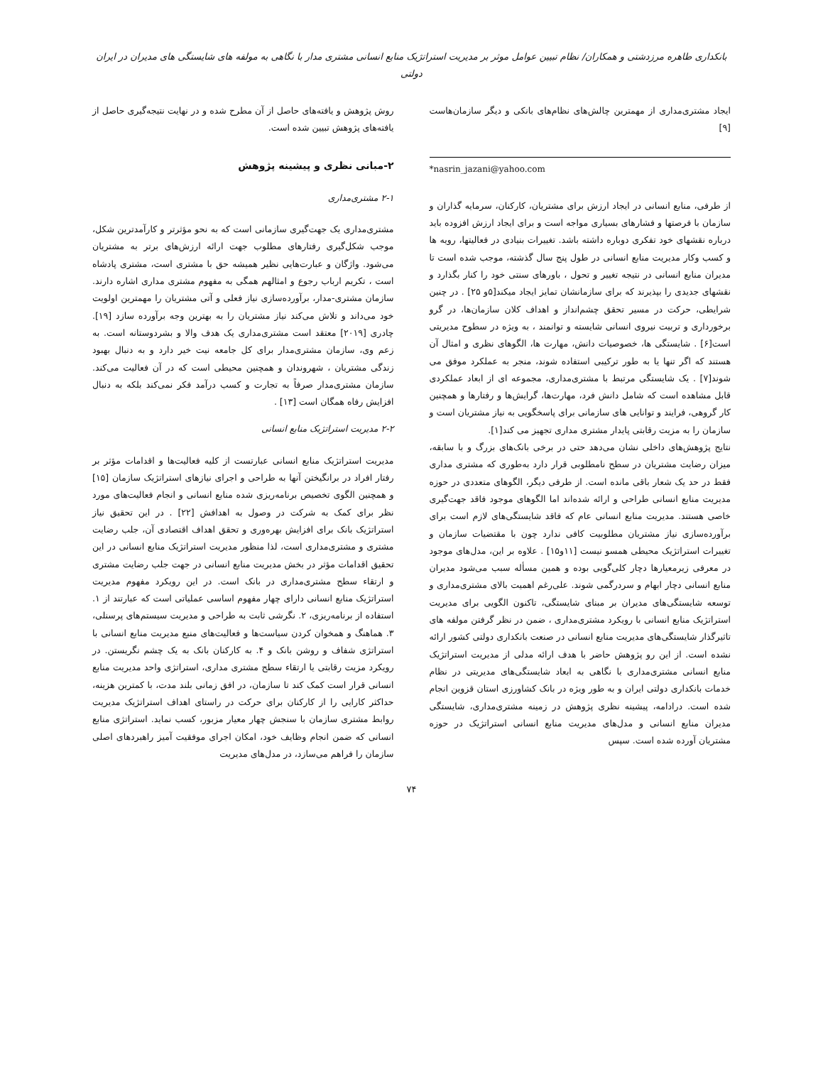بانکداری طاهره مرزدشتی و همکاران/ نظام تبیین عوامل موثر بر مدیریت استراتژیک منابع انسانی مشتری مدار با نگاهی به مولفه های شایستگی های مدیران در ایران دولتی
ایجاد مشتری‌مداری از مهمترین چالش‌های نظام‌های بانکی و دیگر سازمان‌هاست [۹]
*nasrin_jazani@yahoo.com
از طرفی، منابع انسانی در ایجاد ارزش برای مشتریان، کارکنان، سرمایه گذاران و سازمان با فرصتها و فشارهای بسیاری مواجه است و برای ایجاد ارزش افزوده باید درباره نقشهای خود تفکری دوباره داشته باشد. تغییرات بنیادی در فعالیتها، رویه ها و کسب وکار مدیریت منابع انسانی در طول پنج سال گذشته، موجب شده است تا مدیران منابع انسانی در نتیجه تغییر و تحول ، باورهای سنتی خود را کنار بگذارد و نقشهای جدیدی را بپذیرند که برای سازمانشان تمایز ایجاد میکند[۵و ۲۵] . در چنین شرایطی، حرکت در مسیر تحقق چشم‌انداز و اهداف کلان سازمان‌ها، در گرو برخورداری و تربیت نیروی انسانی شایسته و توانمند ، به ویژه در سطوح مدیریتی است[۶] . شایستگی ها، خصوصیات دانش، مهارت ها، الگوهای نظری و امثال آن هستند که اگر تنها یا به طور ترکیبی استفاده شوند، منجر به عملکرد موفق می شوند[۷] . یک شایستگی مرتبط با مشتری‌مداری، مجموعه ای از ابعاد عملکردی قابل مشاهده است که شامل دانش فرد، مهارت‌ها، گرایش‌ها و رفتارها و همچنین کار گروهی، فرایند و توانایی های سازمانی برای پاسخگویی به نیاز مشتریان است و سازمان را به مزیت رقابتی پایدار مشتری مداری تجهیز می کند[۱].
نتایج پژوهش‌های داخلی نشان می‌دهد حتی در برخی بانک‌های بزرگ و با سابقه، میزان رضایت مشتریان در سطح نامطلوبی قرار دارد به‌طوری که مشتری مداری فقط در حد یک شعار باقی مانده است. از طرفی دیگر، الگوهای متعددی در حوزه مدیریت منابع انسانی طراحی و ارائه شده‌اند اما الگوهای موجود فاقد جهت‌گیری خاصی هستند. مدیریت منابع انسانی عام که فاقد شایستگی‌های لازم است برای برآورده‌سازی نیاز مشتریان مطلوبیت کافی ندارد چون با مقتضیات سازمان و تغییرات استراتژیک محیطی همسو نیست [۱۱و۱۵] . علاوه بر این، مدل‌های موجود در معرفی زیرمعیارها دچار کلی‌گویی بوده و همین مسأله سبب می‌شود مدیران منابع انسانی دچار ابهام و سردرگمی شوند. علی‌رغم اهمیت بالای مشتری‌مداری و توسعه شایستگی‌های مدیران بر مبنای شایستگی، تاکنون الگویی برای مدیریت استراتژیک منابع انسانی با رویکرد مشتری‌مداری ، ضمن در نظر گرفتن مولفه های تاثیرگذار شایستگی‌های مدیریت منابع انسانی در صنعت بانکداری دولتی کشور ارائه نشده است. از این رو پژوهش حاضر با هدف ارائه مدلی از مدیریت استراتژیک منابع انسانی مشتری‌مداری با نگاهی به ابعاد شایستگی‌های مدیریتی در نظام خدمات بانکداری دولتی ایران و به طور ویژه در بانک کشاورزی استان قزوین انجام شده است. درادامه، پیشینه نظری پژوهش در زمینه مشتری‌مداری، شایستگی مدیران منابع انسانی و مدل‌های مدیریت منابع انسانی استراتژیک در حوزه مشتریان آورده شده است. سپس
روش پژوهش و یافته‌های حاصل از آن مطرح شده و در نهایت نتیجه‌گیری حاصل از یافته‌های پژوهش تبیین شده است.
۲-مبانی نظری و پیشینه پژوهش
۲-۱ مشتری‌مداری
مشتری‌مداری یک جهت‌گیری سازمانی است که به نحو مؤثرتر و کارآمدترین شکل، موجب شکل‌گیری رفتارهای مطلوب جهت ارائه ارزش‌های برتر به مشتریان می‌شود. واژگان و عبارت‌هایی نظیر همیشه حق با مشتری است، مشتری پادشاه است ، تکریم ارباب رجوع و امثالهم همگی به مفهوم مشتری مداری اشاره دارند. سازمان مشتری-مدار، برآورده‌سازی نیاز فعلی و آتی مشتریان را مهمترین اولویت خود می‌داند و تلاش می‌کند نیاز مشتریان را به بهترین وجه برآورده سازد [۱۹]. چادری [۲۰۱۹] معتقد است مشتری‌مداری یک هدف والا و بشردوستانه است. به زعم وی، سازمان مشتری‌مدار برای کل جامعه نیت خیر دارد و به دنبال بهبود زندگی مشتریان ، شهروندان و همچنین محیطی است که در آن فعالیت می‌کند. سازمان مشتری‌مدار صرفاً به تجارت و کسب درآمد فکر نمی‌کند بلکه به دنبال افزایش رفاه همگان است [۱۳] .
۲-۲ مدیریت استراتژیک منابع انسانی
مدیریت استراتژیک منابع انسانی عبارتست از کلیه فعالیت‌ها و اقدامات مؤثر بر رفتار افراد در برانگیختن آنها به طراحی و اجرای نیازهای استراتژیک سازمان [۱۵] و همچنین الگوی تخصیص برنامه‌ریزی شده منابع انسانی و انجام فعالیت‌های مورد نظر برای کمک به شرکت در وصول به اهدافش [۲۲] . در این تحقیق نیاز استراتژیک بانک برای افزایش بهره‌وری و تحقق اهداف اقتصادی آن، جلب رضایت مشتری و مشتری‌مداری است، لذا منظور مدیریت استراتژیک منابع انسانی در این تحقیق اقدامات مؤثر در بخش مدیریت منابع انسانی در جهت جلب رضایت مشتری و ارتقاء سطح مشتری‌مداری در بانک است. در این رویکرد مفهوم مدیریت استراتژیک منابع انسانی دارای چهار مفهوم اساسی عملیاتی است که عبارتند از ۱. استفاده از برنامه‌ریزی، ۲. نگرشی ثابت به طراحی و مدیریت سیستم‌های پرسنلی، ۳. هماهنگ و همخوان کردن سیاست‌ها و فعالیت‌های منبع مدیریت منابع انسانی با استراتژی شفاف و روشن بانک و ۴. به کارکنان بانک به یک چشم نگریستن. در رویکرد مزیت رقابتی یا ارتقاء سطح مشتری مداری، استراتژی واحد مدیریت منابع انسانی قرار است کمک کند تا سازمان، در افق زمانی بلند مدت، با کمترین هزینه، حداکثر کارایی را از کارکنان برای حرکت در راستای اهداف استراتژیک مدیریت روابط مشتری سازمان با سنجش چهار معیار مزبور، کسب نماید. استراتژی منابع انسانی که ضمن انجام وظایف خود، امکان اجرای موفقیت آمیز راهبردهای اصلی سازمان را فراهم می‌سازد، در مدل‌های مدیریت
۷۴